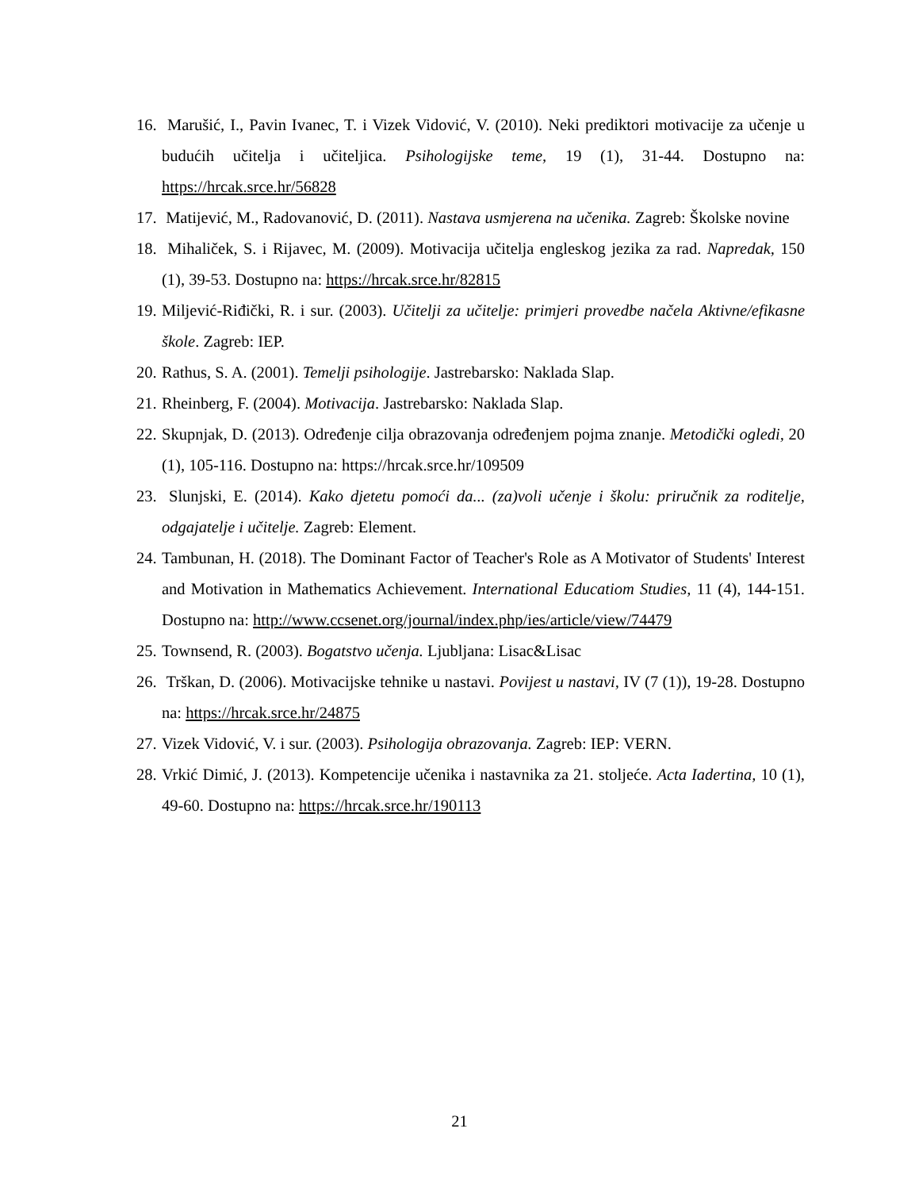16. Marušić, I., Pavin Ivanec, T. i Vizek Vidović, V. (2010). Neki prediktori motivacije za učenje u budućih učitelja i učiteljica. Psihologijske teme, 19 (1), 31-44. Dostupno na: https://hrcak.srce.hr/56828
17. Matijević, M., Radovanović, D. (2011). Nastava usmjerena na učenika. Zagreb: Školske novine
18. Mihaliček, S. i Rijavec, M. (2009). Motivacija učitelja engleskog jezika za rad. Napredak, 150 (1), 39-53. Dostupno na: https://hrcak.srce.hr/82815
19. Miljević-Riđički, R. i sur. (2003). Učitelji za učitelje: primjeri provedbe načela Aktivne/efikasne škole. Zagreb: IEP.
20. Rathus, S. A. (2001). Temelji psihologije. Jastrebarsko: Naklada Slap.
21. Rheinberg, F. (2004). Motivacija. Jastrebarsko: Naklada Slap.
22. Skupnjak, D. (2013). Određenje cilja obrazovanja određenjem pojma znanje. Metodički ogledi, 20 (1), 105-116. Dostupno na: https://hrcak.srce.hr/109509
23. Slunjski, E. (2014). Kako djetetu pomoći da... (za)voli učenje i školu: priručnik za roditelje, odgajatelje i učitelje. Zagreb: Element.
24. Tambunan, H. (2018). The Dominant Factor of Teacher's Role as A Motivator of Students' Interest and Motivation in Mathematics Achievement. International Educatiom Studies, 11 (4), 144-151. Dostupno na: http://www.ccsenet.org/journal/index.php/ies/article/view/74479
25. Townsend, R. (2003). Bogatstvo učenja. Ljubljana: Lisac&Lisac
26. Trškan, D. (2006). Motivacijske tehnike u nastavi. Povijest u nastavi, IV (7 (1)), 19-28. Dostupno na: https://hrcak.srce.hr/24875
27. Vizek Vidović, V. i sur. (2003). Psihologija obrazovanja. Zagreb: IEP: VERN.
28. Vrkić Dimić, J. (2013). Kompetencije učenika i nastavnika za 21. stoljeće. Acta Iadertina, 10 (1), 49-60. Dostupno na: https://hrcak.srce.hr/190113
21